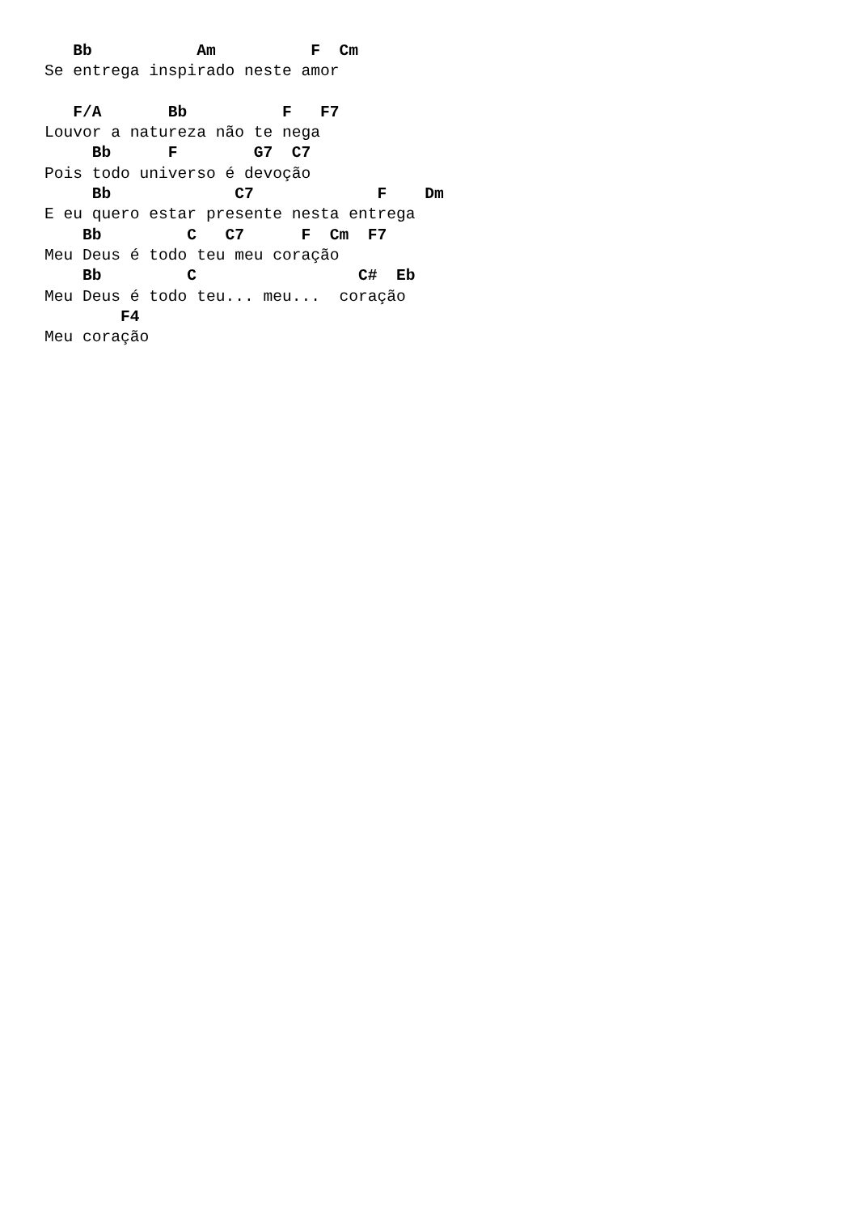Bb           Am          F  Cm
Se entrega inspirado neste amor

   F/A       Bb          F   F7
Louvor a natureza não te nega
     Bb      F        G7  C7
Pois todo universo é devoção
     Bb             C7             F    Dm
E eu quero estar presente nesta entrega
    Bb         C   C7      F  Cm  F7
Meu Deus é todo teu meu coração
    Bb         C                 C#  Eb
Meu Deus é todo teu... meu...  coração
        F4
Meu coração